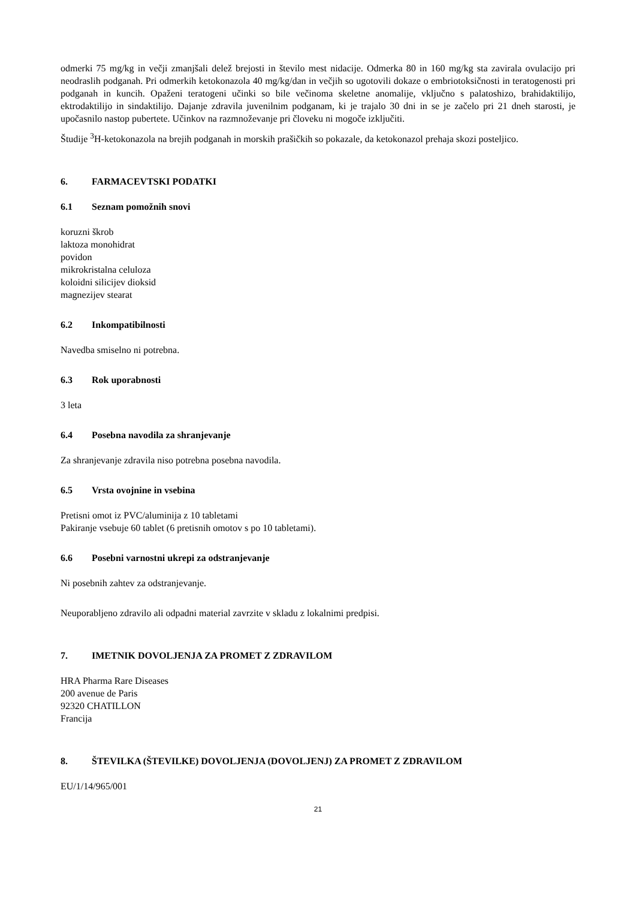odmerki 75 mg/kg in večji zmanjšali delež brejosti in število mest nidacije. Odmerka 80 in 160 mg/kg sta zavirala ovulacijo pri neodraslih podganah. Pri odmerkih ketokonazola 40 mg/kg/dan in večjih so ugotovili dokaze o embriotoksičnosti in teratogenosti pri podganah in kuncih. Opaženi teratogeni učinki so bile večinoma skeletne anomalije, vključno s palatoshizo, brahidaktilijo, ektrodaktilijo in sindaktilijo. Dajanje zdravila juvenilnim podganam, ki je trajalo 30 dni in se je začelo pri 21 dneh starosti, je upočasnilo nastop pubertete. Učinkov na razmnoževanje pri človeku ni mogoče izključiti.
Študije <sup>3</sup>H-ketokonazola na brejih podganah in morskih prašičkih so pokazale, da ketokonazol prehaja skozi posteljico.
6. FARMACEVTSKI PODATKI
6.1 Seznam pomožnih snovi
koruzni škrob
laktoza monohidrat
povidon
mikrokristalna celuloza
koloidni silicijev dioksid
magnezijev stearat
6.2 Inkompatibilnosti
Navedba smiselno ni potrebna.
6.3 Rok uporabnosti
3 leta
6.4 Posebna navodila za shranjevanje
Za shranjevanje zdravila niso potrebna posebna navodila.
6.5 Vrsta ovojnine in vsebina
Pretisni omot iz PVC/aluminija z 10 tabletami
Pakiranje vsebuje 60 tablet (6 pretisnih omotov s po 10 tabletami).
6.6 Posebni varnostni ukrepi za odstranjevanje
Ni posebnih zahtev za odstranjevanje.
Neuporabljeno zdravilo ali odpadni material zavrzite v skladu z lokalnimi predpisi.
7. IMETNIK DOVOLJENJA ZA PROMET Z ZDRAVILOM
HRA Pharma Rare Diseases
200 avenue de Paris
92320 CHATILLON
Francija
8. ŠTEVILKA (ŠTEVILKE) DOVOLJENJA (DOVOLJENJ) ZA PROMET Z ZDRAVILOM
EU/1/14/965/001
21